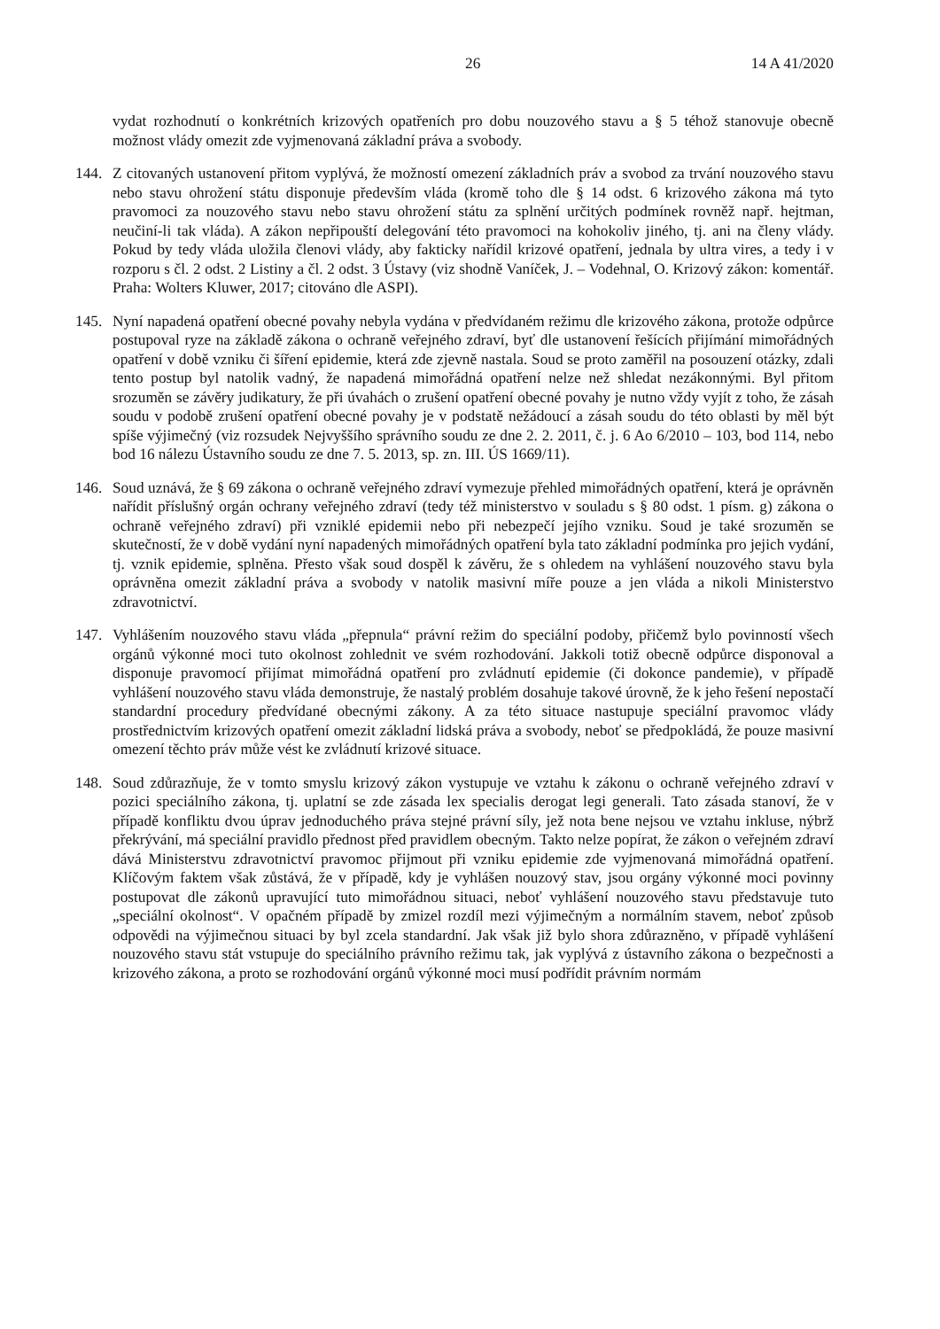26 14 A 41/2020
vydat rozhodnutí o konkrétních krizových opatřeních pro dobu nouzového stavu a § 5 téhož stanovuje obecně možnost vlády omezit zde vyjmenovaná základní práva a svobody.
144. Z citovaných ustanovení přitom vyplývá, že možností omezení základních práv a svobod za trvání nouzového stavu nebo stavu ohrožení státu disponuje především vláda (kromě toho dle § 14 odst. 6 krizového zákona má tyto pravomoci za nouzového stavu nebo stavu ohrožení státu za splnění určitých podmínek rovněž např. hejtman, neučiní-li tak vláda). A zákon nepřipouští delegování této pravomoci na kohokoliv jiného, tj. ani na členy vlády. Pokud by tedy vláda uložila členovi vlády, aby fakticky nařídil krizové opatření, jednala by ultra vires, a tedy i v rozporu s čl. 2 odst. 2 Listiny a čl. 2 odst. 3 Ústavy (viz shodně Vaníček, J. – Vodehnal, O. Krizový zákon: komentář. Praha: Wolters Kluwer, 2017; citováno dle ASPI).
145. Nyní napadená opatření obecné povahy nebyla vydána v předvídaném režimu dle krizového zákona, protože odpůrce postupoval ryze na základě zákona o ochraně veřejného zdraví, byť dle ustanovení řešících přijímání mimořádných opatření v době vzniku či šíření epidemie, která zde zjevně nastala. Soud se proto zaměřil na posouzení otázky, zdali tento postup byl natolik vadný, že napadená mimořádná opatření nelze než shledat nezákonnými. Byl přitom srozuměn se závěry judikatury, že při úvahách o zrušení opatření obecné povahy je nutno vždy vyjít z toho, že zásah soudu v podobě zrušení opatření obecné povahy je v podstatě nežádoucí a zásah soudu do této oblasti by měl být spíše výjimečný (viz rozsudek Nejvyššího správního soudu ze dne 2. 2. 2011, č. j. 6 Ao 6/2010 – 103, bod 114, nebo bod 16 nálezu Ústavního soudu ze dne 7. 5. 2013, sp. zn. III. ÚS 1669/11).
146. Soud uznává, že § 69 zákona o ochraně veřejného zdraví vymezuje přehled mimořádných opatření, která je oprávněn nařídit příslušný orgán ochrany veřejného zdraví (tedy též ministerstvo v souladu s § 80 odst. 1 písm. g) zákona o ochraně veřejného zdraví) při vzniklé epidemii nebo při nebezpečí jejího vzniku. Soud je také srozuměn se skutečností, že v době vydání nyní napadených mimořádných opatření byla tato základní podmínka pro jejich vydání, tj. vznik epidemie, splněna. Přesto však soud dospěl k závěru, že s ohledem na vyhlášení nouzového stavu byla oprávněna omezit základní práva a svobody v natolik masivní míře pouze a jen vláda a nikoli Ministerstvo zdravotnictví.
147. Vyhlášením nouzového stavu vláda „přepnula“ právní režim do speciální podoby, přičemž bylo povinností všech orgánů výkonné moci tuto okolnost zohlednit ve svém rozhodování. Jakkoli totiž obecně odpůrce disponoval a disponuje pravomocí přijímat mimořádná opatření pro zvládnutí epidemie (či dokonce pandemie), v případě vyhlášení nouzového stavu vláda demonstruje, že nastalý problém dosahuje takové úrovně, že k jeho řešení nepostačí standardní procedury předvídané obecnými zákony. A za této situace nastupuje speciální pravomoc vlády prostřednictvím krizových opatření omezit základní lidská práva a svobody, neboť se předpokládá, že pouze masivní omezení těchto práv může vést ke zvládnutí krizové situace.
148. Soud zdůrazňuje, že v tomto smyslu krizový zákon vystupuje ve vztahu k zákonu o ochraně veřejného zdraví v pozici speciálního zákona, tj. uplatní se zde zásada lex specialis derogat legi generali. Tato zásada stanoví, že v případě konfliktu dvou úprav jednoduchého práva stejné právní síly, jež nota bene nejsou ve vztahu inkluse, nýbrž překrývání, má speciální pravidlo přednost před pravidlem obecným. Takto nelze popírat, že zákon o veřejném zdraví dává Ministerstvu zdravotnictví pravomoc přijmout při vzniku epidemie zde vyjmenovaná mimořádná opatření. Klíčovým faktem však zůstává, že v případě, kdy je vyhlášen nouzový stav, jsou orgány výkonné moci povinny postupovat dle zákonů upravující tuto mimořádnou situaci, neboť vyhlášení nouzového stavu představuje tuto „speciální okolnost“. V opačném případě by zmizel rozdíl mezi výjimečným a normálním stavem, neboť způsob odpovědi na výjimečnou situaci by byl zcela standardní. Jak však již bylo shora zdůrazněno, v případě vyhlášení nouzového stavu stát vstupuje do speciálního právního režimu tak, jak vyplývá z ústavního zákona o bezpečnosti a krizového zákona, a proto se rozhodování orgánů výkonné moci musí podřídit právním normám